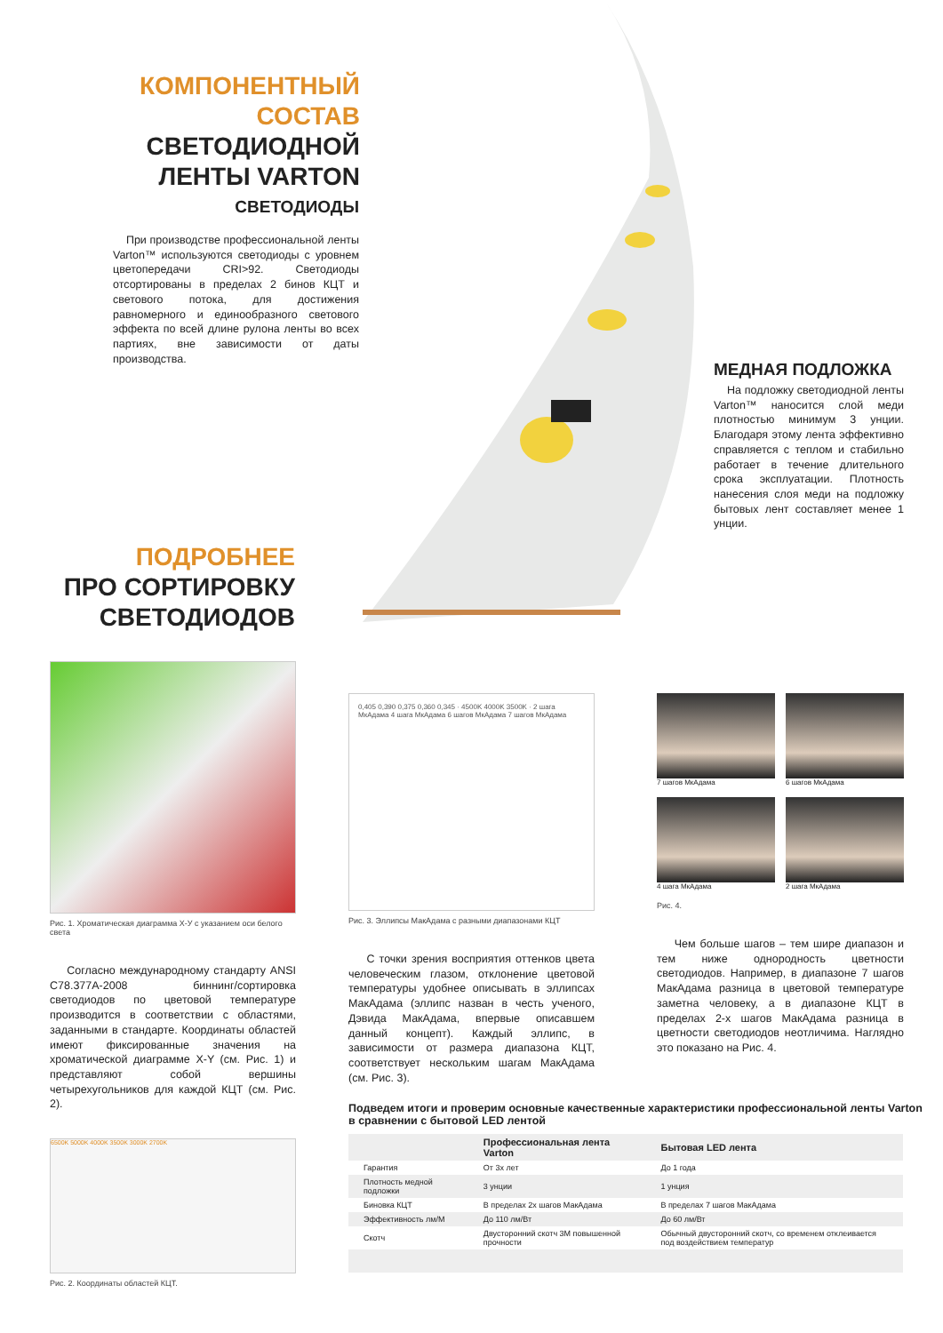КОМПОНЕНТНЫЙ СОСТАВ
СВЕТОДИОДНОЙ
ЛЕНТЫ VARTON
СВЕТОДИОДЫ
При производстве профессиональной ленты Varton™ используются светодиоды с уровнем цветопередачи CRI>92. Светодиоды отсортированы в пределах 2 бинов КЦТ и светового потока, для достижения равномерного и единообразного светового эффекта по всей длине рулона ленты во всех партиях, вне зависимости от даты производства.
МЕДНАЯ ПОДЛОЖКА
На подложку светодиодной ленты Varton™ наносится слой меди плотностью минимум 3 унции. Благодаря этому лента эффективно справляется с теплом и стабильно работает в течение длительного срока эксплуатации. Плотность нанесения слоя меди на подложку бытовых лент составляет менее 1 унции.
ПОДРОБНЕЕ
ПРО СОРТИРОВКУ
СВЕТОДИОДОВ
Рис. 1. Хроматическая диаграмма X-У с указанием оси белого света
Согласно международному стандарту ANSI C78.377A-2008 биннинг/сортировка светодиодов по цветовой температуре производится в соответствии с областями, заданными в стандарте. Координаты областей имеют фиксированные значения на хроматической диаграмме X-Y (см. Рис. 1) и представляют собой вершины четырехугольников для каждой КЦТ (см. Рис. 2).
6500K 5000K 4000K 3500K 3000K 2700K
Рис. 2. Координаты областей КЦТ.
0,405 0,390 0,375 0,360 0,345 · 4500K 4000K 3500K · 2 шага МкАдама 4 шага МкАдама 6 шагов МкАдама 7 шагов МкАдама
Рис. 3. Эллипсы МакАдама с разными диапазонами КЦТ
С точки зрения восприятия оттенков цвета человеческим глазом, отклонение цветовой температуры удобнее описывать в эллипсах МакАдама (эллипс назван в честь ученого, Дэвида МакАдама, впервые описавшем данный концепт). Каждый эллипс, в зависимости от размера диапазона КЦТ, соответствует нескольким шагам МакАдама (см. Рис. 3).
7 шагов МкАдама
6 шагов МкАдама
4 шага МкАдама
2 шага МкАдама
Рис. 4.
Чем больше шагов – тем шире диапазон и тем ниже однородность цветности светодиодов. Например, в диапазоне 7 шагов МакАдама разница в цветовой температуре заметна человеку, а в диапазоне КЦТ в пределах 2-х шагов МакАдама разница в цветности светодиодов неотличима. Наглядно это показано на Рис. 4.
Подведем итоги и проверим основные качественные характеристики профессиональной ленты Varton
в сравнении с бытовой LED лентой
| | Профессиональная лента Varton | Бытовая LED лента |
| --- | --- | --- |
| Гарантия | От 3х лет | До 1 года |
| Плотность медной подложки | 3 унции | 1 унция |
| Биновка КЦТ | В пределах 2х шагов МакАдама | В пределах 7 шагов МакАдама |
| Эффективность лм/М | До 110 лм/Вт | До 60 лм/Вт |
| Скотч | Двусторонний скотч 3М повышенной прочности | Обычный двусторонний скотч, со временем отклеивается под воздействием температур |